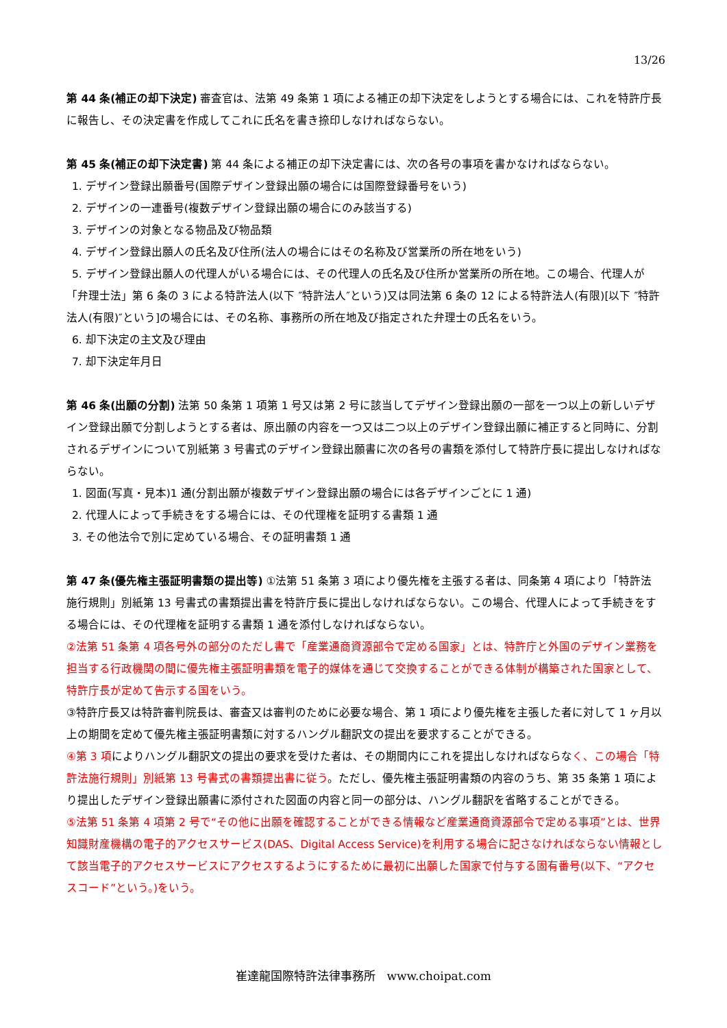13/26
第 44 条(補正の却下決定) 審査官は、法第 49 条第 1 項による補正の却下決定をしようとする場合には、これを特許庁長に報告し、その決定書を作成してこれに氏名を書き捺印しなければならない。
第 45 条(補正の却下決定書) 第 44 条による補正の却下決定書には、次の各号の事項を書かなければならない。
1. デザイン登録出願番号(国際デザイン登録出願の場合には国際登録番号をいう)
2. デザインの一連番号(複数デザイン登録出願の場合にのみ該当する)
3. デザインの対象となる物品及び物品類
4. デザイン登録出願人の氏名及び住所(法人の場合にはその名称及び営業所の所在地をいう)
5. デザイン登録出願人の代理人がいる場合には、その代理人の氏名及び住所か営業所の所在地。この場合、代理人が「弁理士法」第 6 条の 3 による特許法人(以下 ″特許法人″という)又は同法第 6 条の 12 による特許法人(有限)[以下 ″特許法人(有限)″という]の場合には、その名称、事務所の所在地及び指定された弁理士の氏名をいう。
6. 却下決定の主文及び理由
7. 却下決定年月日
第 46 条(出願の分割) 法第 50 条第 1 項第 1 号又は第 2 号に該当してデザイン登録出願の一部を一つ以上の新しいデザイン登録出願で分割しようとする者は、原出願の内容を一つ又は二つ以上のデザイン登録出願に補正すると同時に、分割されるデザインについて別紙第 3 号書式のデザイン登録出願書に次の各号の書類を添付して特許庁長に提出しなければならない。
1. 図面(写真・見本)1 通(分割出願が複数デザイン登録出願の場合には各デザインごとに 1 通)
2. 代理人によって手続きをする場合には、その代理権を証明する書類 1 通
3. その他法令で別に定めている場合、その証明書類 1 通
第 47 条(優先権主張証明書類の提出等) ①法第 51 条第 3 項により優先権を主張する者は、同条第 4 項により「特許法施行規則」別紙第 13 号書式の書類提出書を特許庁長に提出しなければならない。この場合、代理人によって手続きをする場合には、その代理権を証明する書類 1 通を添付しなければならない。
②法第 51 条第 4 項各号外の部分のただし書で「産業通商資源部令で定める国家」とは、特許庁と外国のデザイン業務を担当する行政機関の間に優先権主張証明書類を電子的媒体を通じて交換することができる体制が構築された国家として、特許庁長が定めて告示する国をいう。
③特許庁長又は特許審判院長は、審査又は審判のために必要な場合、第 1 項により優先権を主張した者に対して 1 ヶ月以上の期間を定めて優先権主張証明書類に対するハングル翻訳文の提出を要求することができる。
④第 3 項によりハングル翻訳文の提出の要求を受けた者は、その期間内にこれを提出しなければならなく、この場合「特許法施行規則」別紙第 13 号書式の書類提出書に従う。ただし、優先権主張証明書類の内容のうち、第 35 条第 1 項により提出したデザイン登録出願書に添付された図面の内容と同一の部分は、ハングル翻訳を省略することができる。
⑤法第 51 条第 4 項第 2 号で“その他に出願を確認することができる情報など産業通商資源部令で定める事項”とは、世界知識財産機構の電子的アクセスサービス(DAS、Digital Access Service)を利用する場合に記さなければならない情報として該当電子的アクセスサービスにアクセスするようにするために最初に出願した国家で付与する固有番号(以下、“アクセスコード”という。)をいう。
崔達龍国際特許法律事務所 www.choipat.com